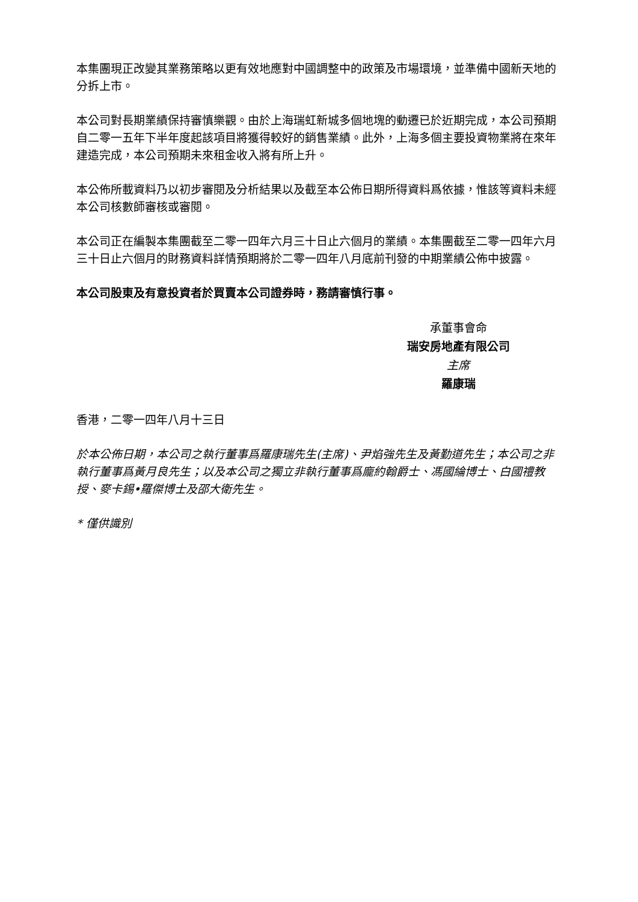本集團現正改變其業務策略以更有效地應對中國調整中的政策及市場環境，並準備中國新天地的分拆上市。
本公司對長期業績保持審慎樂觀。由於上海瑞虹新城多個地塊的動遷已於近期完成，本公司預期自二零一五年下半年度起該項目將獲得較好的銷售業績。此外，上海多個主要投資物業將在來年建造完成，本公司預期未來租金收入將有所上升。
本公佈所載資料乃以初步審閱及分析結果以及截至本公佈日期所得資料爲依據，惟該等資料未經本公司核數師審核或審閱。
本公司正在編製本集團截至二零一四年六月三十日止六個月的業績。本集團截至二零一四年六月三十日止六個月的財務資料詳情預期將於二零一四年八月底前刊發的中期業績公佈中披露。
本公司股東及有意投資者於買賣本公司證券時，務請審慎行事。
承董事會命
瑞安房地產有限公司
主席
羅康瑞
香港，二零一四年八月十三日
於本公佈日期，本公司之執行董事爲羅康瑞先生(主席)、尹焰強先生及黃勤道先生；本公司之非執行董事爲黃月良先生；以及本公司之獨立非執行董事爲龐約翰爵士、馮國綸博士、白國禮教授、麥卡錫•羅傑博士及邵大衛先生。
* 僅供識別